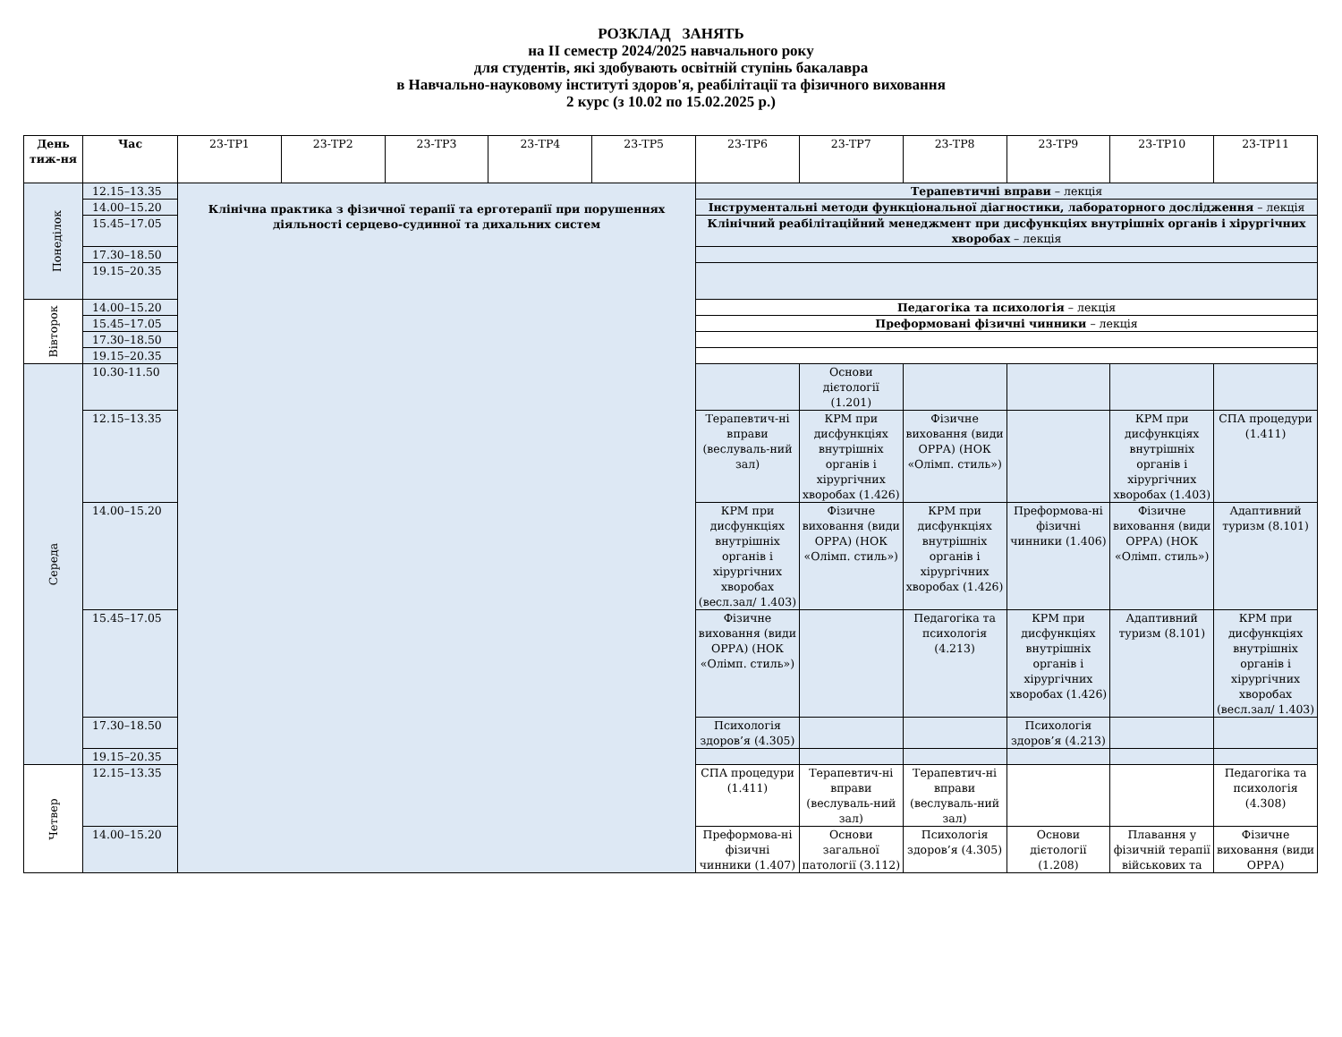РОЗКЛАД ЗАНЯТЬ
на ІІ семестр 2024/2025 навчального року
для студентів, які здобувають освітній ступінь бакалавра
в Навчально-науковому інституті здоров'я, реабілітації та фізичного виховання
2 курс (з 10.02 по 15.02.2025 р.)
| День тиж-ня | Час | 23-ТР1 | 23-ТР2 | 23-ТР3 | 23-ТР4 | 23-ТР5 | 23-ТР6 | 23-ТР7 | 23-ТР8 | 23-ТР9 | 23-ТР10 | 23-ТР11 |
| --- | --- | --- | --- | --- | --- | --- | --- | --- | --- | --- | --- | --- |
| Понеділок | 12.15–13.35 | Клінічна практика з фізичної терапії та ерготерапії при порушеннях діяльності серцево-судинної та дихальних систем | | | | | Терапевтичні вправи – лекція | | | | | |
| | 14.00–15.20 | | | | | | Інструментальні методи функціональної діагностики, лабораторного дослідження – лекція | | | | | |
| | 15.45–17.05 | | | | | | Клінічний реабілітаційний менеджмент при дисфункціях внутрішніх органів і хірургічних хворобах – лекція | | | | | |
| | 17.30–18.50 | | | | | | | | | | | |
| | 19.15–20.35 | | | | | | | | | | | |
| Вівторок | 14.00–15.20 | | | | | | Педагогіка та психологія – лекція | | | | | |
| | 15.45–17.05 | | | | | | Преформовані фізичні чинники – лекція | | | | | |
| | 17.30–18.50 | | | | | | | | | | | |
| | 19.15–20.35 | | | | | | | | | | | |
| Середа | 10.30-11.50 | | | | | | | Основи дієтології (1.201) | | | | |
| | 12.15–13.35 | | | | | | Терапевтич-ні вправи (веслуваль-ний зал) | КРМ при дисфункціях внутрішніх органів і хірургічних хворобах (1.426) | Фізичне виховання (види ОРРА) (НОК «Олімп. стиль») | | КРМ при дисфункціях внутрішніх органів і хірургічних хворобах (1.403) | СПА процедури (1.411) |
| | 14.00–15.20 | | | | | | КРМ при дисфункціях внутрішніх органів і хірургічних хворобах (весл.зал/ 1.403) | Фізичне виховання (види ОРРА) (НОК «Олімп. стиль») | КРМ при дисфункціях внутрішніх органів і хірургічних хворобах (1.426) | Преформова-ні фізичні чинники (1.406) | Фізичне виховання (види ОРРА) (НОК «Олімп. стиль») | Адаптивний туризм (8.101) |
| | 15.45–17.05 | | | | | | Фізичне виховання (види ОРРА) (НОК «Олімп. стиль») | | Педагогіка та психологія (4.213) | КРМ при дисфункціях внутрішніх органів і хірургічних хворобах (1.426) | Адаптивний туризм (8.101) | КРМ при дисфункціях внутрішніх органів і хірургічних хворобах (весл.зал/ 1.403) |
| | 17.30–18.50 | | | | | | Психологія здоров’я (4.305) | | | Психологія здоров’я (4.213) | | |
| | 19.15–20.35 | | | | | | | | | | | |
| Четвер | 12.15–13.35 | | | | | | СПА процедури (1.411) | Терапевтич-ні вправи (веслуваль-ний зал) | Терапевтич-ні вправи (веслуваль-ний зал) | | | Педагогіка та психологія (4.308) |
| | 14.00–15.20 | | | | | | Преформова-ні фізичні чинники (1.407) | Основи загальної патології (3.112) | Психологія здоров’я (4.305) | Основи дієтології (1.208) | Плавання у фізичній терапії військових та | Фізичне виховання (види ОРРА) |